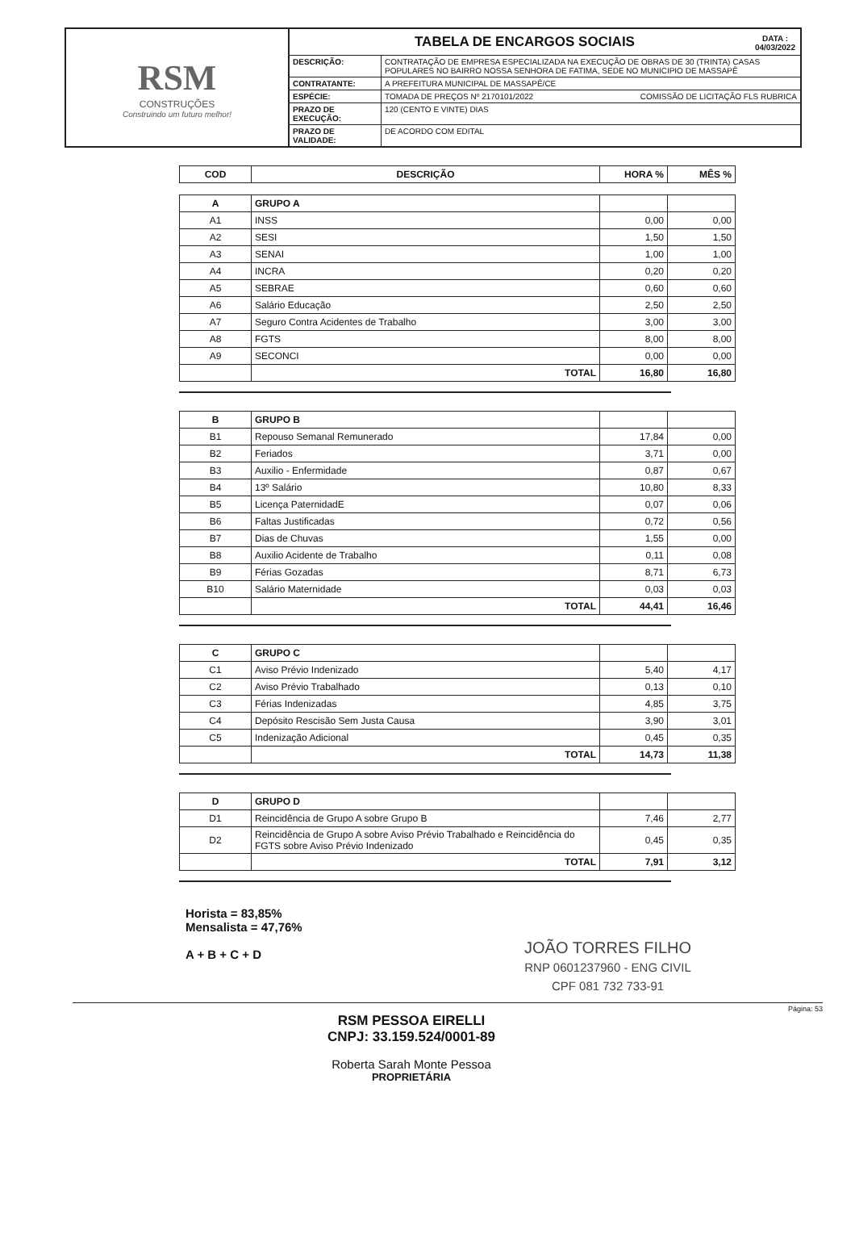RSM
CONSTRUÇÕES
Construindo um futuro melhor!
TABELA DE ENCARGOS SOCIAIS DATA :
04/03/2022
| DESCRIÇÃO: | CONTRATAÇÃO DE EMPRESA ESPECIALIZADA NA EXECUÇÃO DE OBRAS DE 30 (TRINTA) CASAS POPULARES NO BAIRRO NOSSA SENHORA DE FATIMA, SEDE NO MUNICIPIO DE MASSAPÊ |
| CONTRATANTE: | A PREFEITURA MUNICIPAL DE MASSAPÊ/CE |
| ESPÉCIE: | TOMADA DE PREÇOS Nº 2170101/2022 COMISSÃO DE LICITAÇÃO FLS RUBRICA |
| PRAZO DE EXECUÇÃO: | 120 (CENTO E VINTE) DIAS |
| PRAZO DE VALIDADE: | DE ACORDO COM EDITAL |
| COD | DESCRIÇÃO | HORA % | MÊS % |
| --- | --- | --- | --- |
| A | GRUPO A | | |
| A1 | INSS | 0,00 | 0,00 |
| A2 | SESI | 1,50 | 1,50 |
| A3 | SENAI | 1,00 | 1,00 |
| A4 | INCRA | 0,20 | 0,20 |
| A5 | SEBRAE | 0,60 | 0,60 |
| A6 | Salário Educação | 2,50 | 2,50 |
| A7 | Seguro Contra Acidentes de Trabalho | 3,00 | 3,00 |
| A8 | FGTS | 8,00 | 8,00 |
| A9 | SECONCI | 0,00 | 0,00 |
| | TOTAL | 16,80 | 16,80 |
| B | GRUPO B | | |
| B1 | Repouso Semanal Remunerado | 17,84 | 0,00 |
| B2 | Feriados | 3,71 | 0,00 |
| B3 | Auxilio - Enfermidade | 0,87 | 0,67 |
| B4 | 13º Salário | 10,80 | 8,33 |
| B5 | Licença PaternidadE | 0,07 | 0,06 |
| B6 | Faltas Justificadas | 0,72 | 0,56 |
| B7 | Dias de Chuvas | 1,55 | 0,00 |
| B8 | Auxilio Acidente de Trabalho | 0,11 | 0,08 |
| B9 | Férias Gozadas | 8,71 | 6,73 |
| B10 | Salário Maternidade | 0,03 | 0,03 |
| | TOTAL | 44,41 | 16,46 |
| C | GRUPO C | | |
| C1 | Aviso Prévio Indenizado | 5,40 | 4,17 |
| C2 | Aviso Prévio Trabalhado | 0,13 | 0,10 |
| C3 | Férias Indenizadas | 4,85 | 3,75 |
| C4 | Depósito Rescisão Sem Justa Causa | 3,90 | 3,01 |
| C5 | Indenização Adicional | 0,45 | 0,35 |
| | TOTAL | 14,73 | 11,38 |
| D | GRUPO D | | |
| D1 | Reincidência de Grupo A sobre Grupo B | 7,46 | 2,77 |
| D2 | Reincidência de Grupo A sobre Aviso Prévio Trabalhado e Reincidência do FGTS sobre Aviso Prévio Indenizado | 0,45 | 0,35 |
| | TOTAL | 7,91 | 3,12 |
Horista = 83,85%
Mensalista = 47,76%
A + B + C + D
JOÃO TORRES FILHO
RNP 0601237960 - ENG CIVIL
CPF 081 732 733-91
Página: 53
RSM PESSOA EIRELLI
CNPJ: 33.159.524/0001-89
Roberta Sarah Monte Pessoa
PROPRIETÁRIA